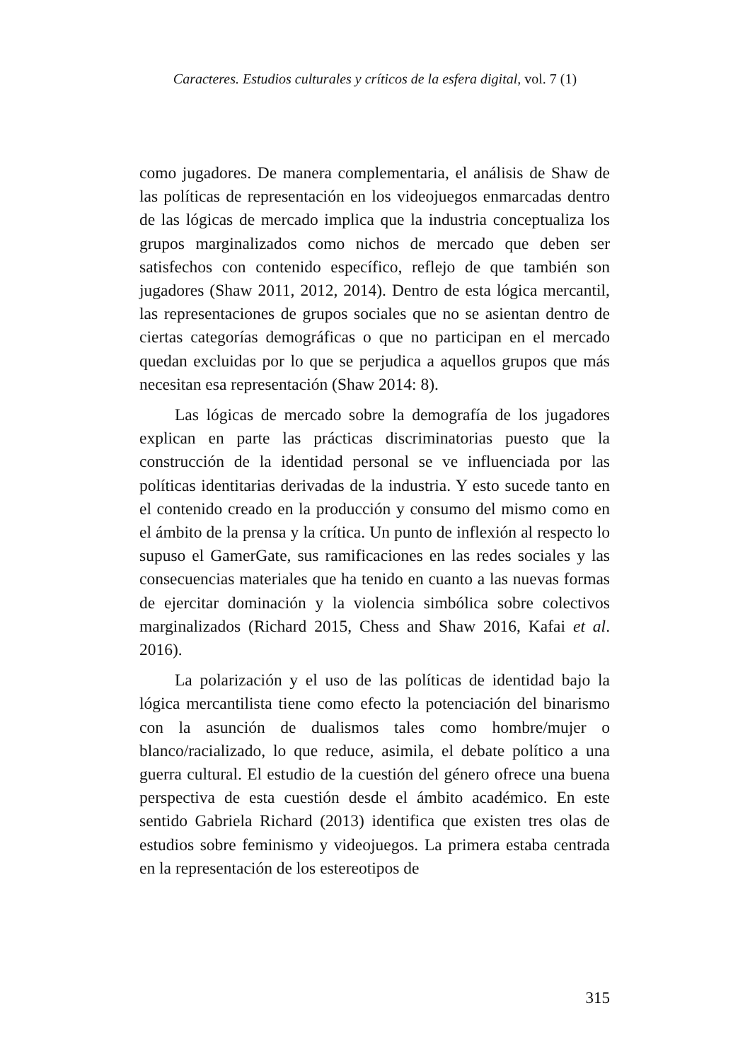Caracteres. Estudios culturales y críticos de la esfera digital, vol. 7 (1)
como jugadores. De manera complementaria, el análisis de Shaw de las políticas de representación en los videojuegos enmarcadas dentro de las lógicas de mercado implica que la industria conceptualiza los grupos marginalizados como nichos de mercado que deben ser satisfechos con contenido específico, reflejo de que también son jugadores (Shaw 2011, 2012, 2014). Dentro de esta lógica mercantil, las representaciones de grupos sociales que no se asientan dentro de ciertas categorías demográficas o que no participan en el mercado quedan excluidas por lo que se perjudica a aquellos grupos que más necesitan esa representación (Shaw 2014: 8).
Las lógicas de mercado sobre la demografía de los jugadores explican en parte las prácticas discriminatorias puesto que la construcción de la identidad personal se ve influenciada por las políticas identitarias derivadas de la industria. Y esto sucede tanto en el contenido creado en la producción y consumo del mismo como en el ámbito de la prensa y la crítica. Un punto de inflexión al respecto lo supuso el GamerGate, sus ramificaciones en las redes sociales y las consecuencias materiales que ha tenido en cuanto a las nuevas formas de ejercitar dominación y la violencia simbólica sobre colectivos marginalizados (Richard 2015, Chess and Shaw 2016, Kafai et al. 2016).
La polarización y el uso de las políticas de identidad bajo la lógica mercantilista tiene como efecto la potenciación del binarismo con la asunción de dualismos tales como hombre/mujer o blanco/racializado, lo que reduce, asimila, el debate político a una guerra cultural. El estudio de la cuestión del género ofrece una buena perspectiva de esta cuestión desde el ámbito académico. En este sentido Gabriela Richard (2013) identifica que existen tres olas de estudios sobre feminismo y videojuegos. La primera estaba centrada en la representación de los estereotipos de
315